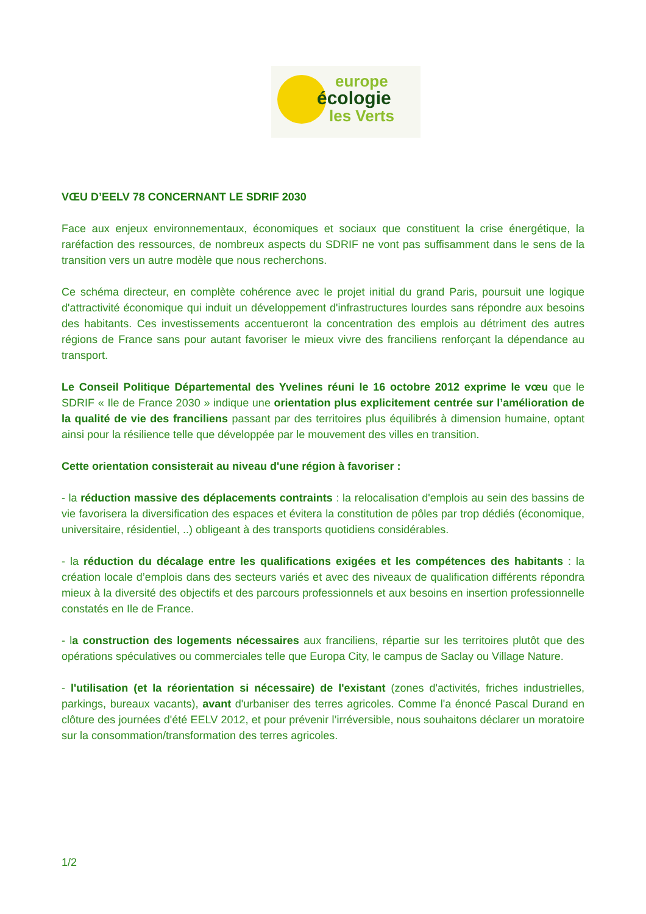europe
écologie
les Verts
VŒU D’EELV 78 CONCERNANT LE SDRIF 2030
Face aux enjeux environnementaux, économiques et sociaux que constituent la crise énergétique, la raréfaction des ressources, de nombreux aspects du SDRIF ne vont pas suffisamment dans le sens de la transition vers un autre modèle que nous recherchons.
Ce schéma directeur, en complète cohérence avec le projet initial du grand Paris, poursuit une logique d'attractivité économique qui induit un développement d'infrastructures lourdes sans répondre aux besoins des habitants. Ces investissements accentueront la concentration des emplois au détriment des autres régions de France sans pour autant favoriser le mieux vivre des franciliens renforçant la dépendance au transport.
Le Conseil Politique Départemental des Yvelines réuni le 16 octobre 2012 exprime le vœu que le SDRIF « Ile de France 2030 » indique une orientation plus explicitement centrée sur l’amélioration de la qualité de vie des franciliens passant par des territoires plus équilibrés à dimension humaine, optant ainsi pour la résilience telle que développée par le mouvement des villes en transition.
Cette orientation consisterait au niveau d'une région à favoriser :
- la réduction massive des déplacements contraints : la relocalisation d'emplois au sein des bassins de vie favorisera la diversification des espaces et évitera la constitution de pôles par trop dédiés (économique, universitaire, résidentiel, ..) obligeant à des transports quotidiens considérables.
- la réduction du décalage entre les qualifications exigées et les compétences des habitants : la création locale d’emplois dans des secteurs variés et avec des niveaux de qualification différents répondra mieux à la diversité des objectifs et des parcours professionnels et aux besoins en insertion professionnelle constatés en Ile de France.
- la construction des logements nécessaires aux franciliens, répartie sur les territoires plutôt que des opérations spéculatives ou commerciales telle que Europa City, le campus de Saclay ou Village Nature.
- l'utilisation (et la réorientation si nécessaire) de l'existant (zones d'activités, friches industrielles, parkings, bureaux vacants), avant d'urbaniser des terres agricoles. Comme l'a énoncé Pascal Durand en clôture des journées d'été EELV 2012, et pour prévenir l’irréversible, nous souhaitons déclarer un moratoire sur la consommation/transformation des terres agricoles.
1/2